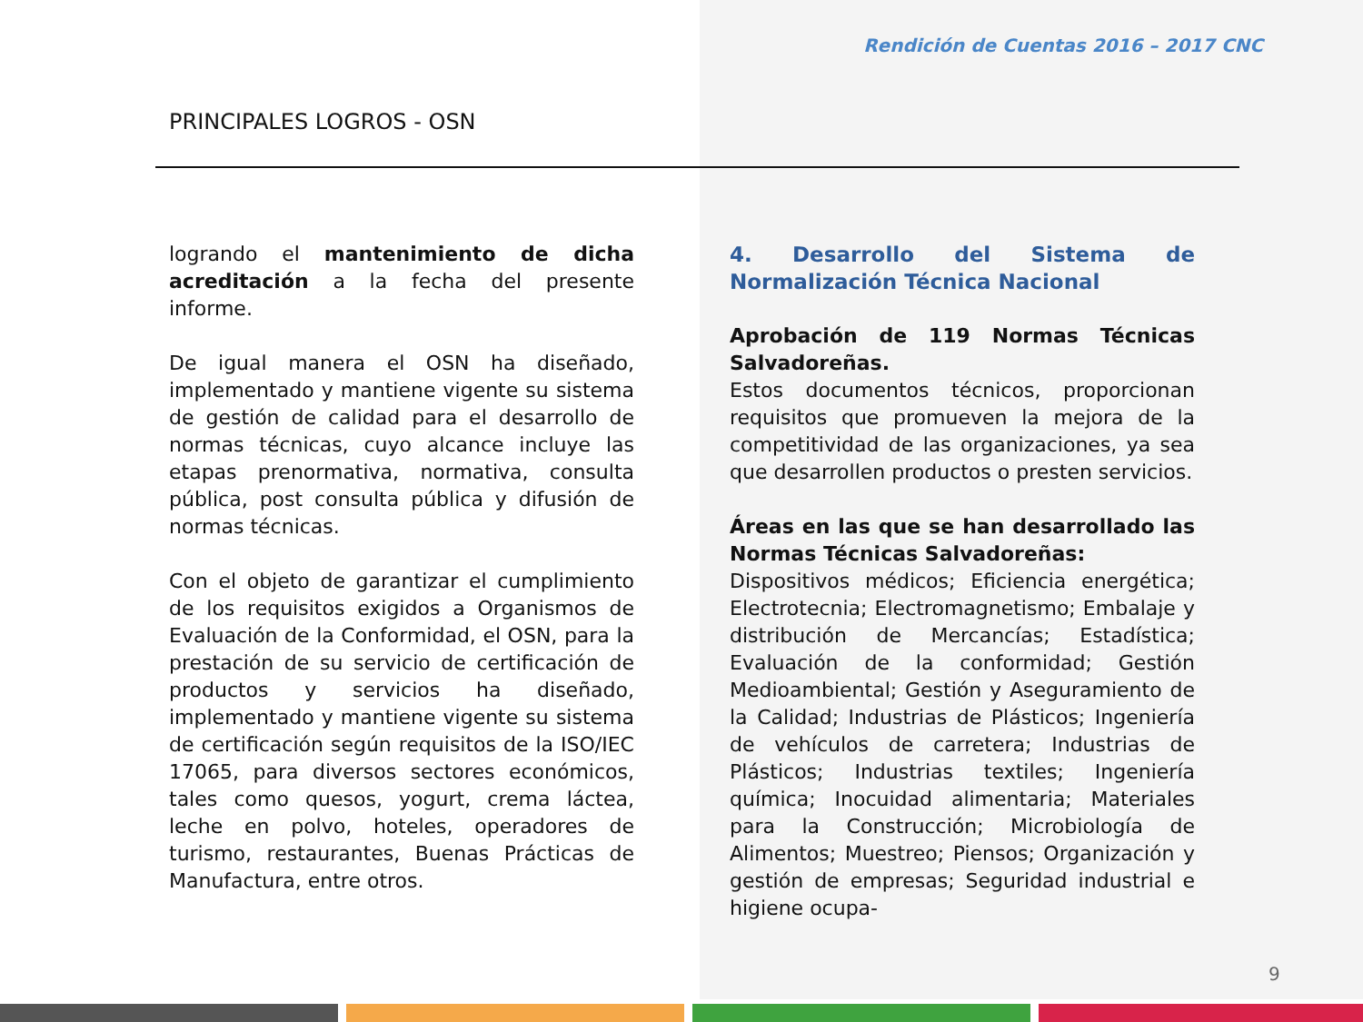Rendición de Cuentas 2016 – 2017 CNC
PRINCIPALES LOGROS - OSN
logrando el mantenimiento de dicha acreditación a la fecha del presente informe.
De igual manera el OSN ha diseñado, implementado y mantiene vigente su sistema de gestión de calidad para el desarrollo de normas técnicas, cuyo alcance incluye las etapas prenormativa, normativa, consulta pública, post consulta pública y difusión de normas técnicas.
Con el objeto de garantizar el cumplimiento de los requisitos exigidos a Organismos de Evaluación de la Conformidad, el OSN, para la prestación de su servicio de certificación de productos y servicios ha diseñado, implementado y mantiene vigente su sistema de certificación según requisitos de la ISO/IEC 17065, para diversos sectores económicos, tales como quesos, yogurt, crema láctea, leche en polvo, hoteles, operadores de turismo, restaurantes, Buenas Prácticas de Manufactura, entre otros.
4. Desarrollo del Sistema de Normalización Técnica Nacional
Aprobación de 119 Normas Técnicas Salvadoreñas.
Estos documentos técnicos, proporcionan requisitos que promueven la mejora de la competitividad de las organizaciones, ya sea que desarrollen productos o presten servicios.
Áreas en las que se han desarrollado las Normas Técnicas Salvadoreñas:
Dispositivos médicos; Eficiencia energética; Electrotecnia; Electromagnetismo; Embalaje y distribución de Mercancías; Estadística; Evaluación de la conformidad; Gestión Medioambiental; Gestión y Aseguramiento de la Calidad; Industrias de Plásticos; Ingeniería de vehículos de carretera; Industrias de Plásticos; Industrias textiles; Ingeniería química; Inocuidad alimentaria; Materiales para la Construcción; Microbiología de Alimentos; Muestreo; Piensos; Organización y gestión de empresas; Seguridad industrial e higiene ocupa-
9